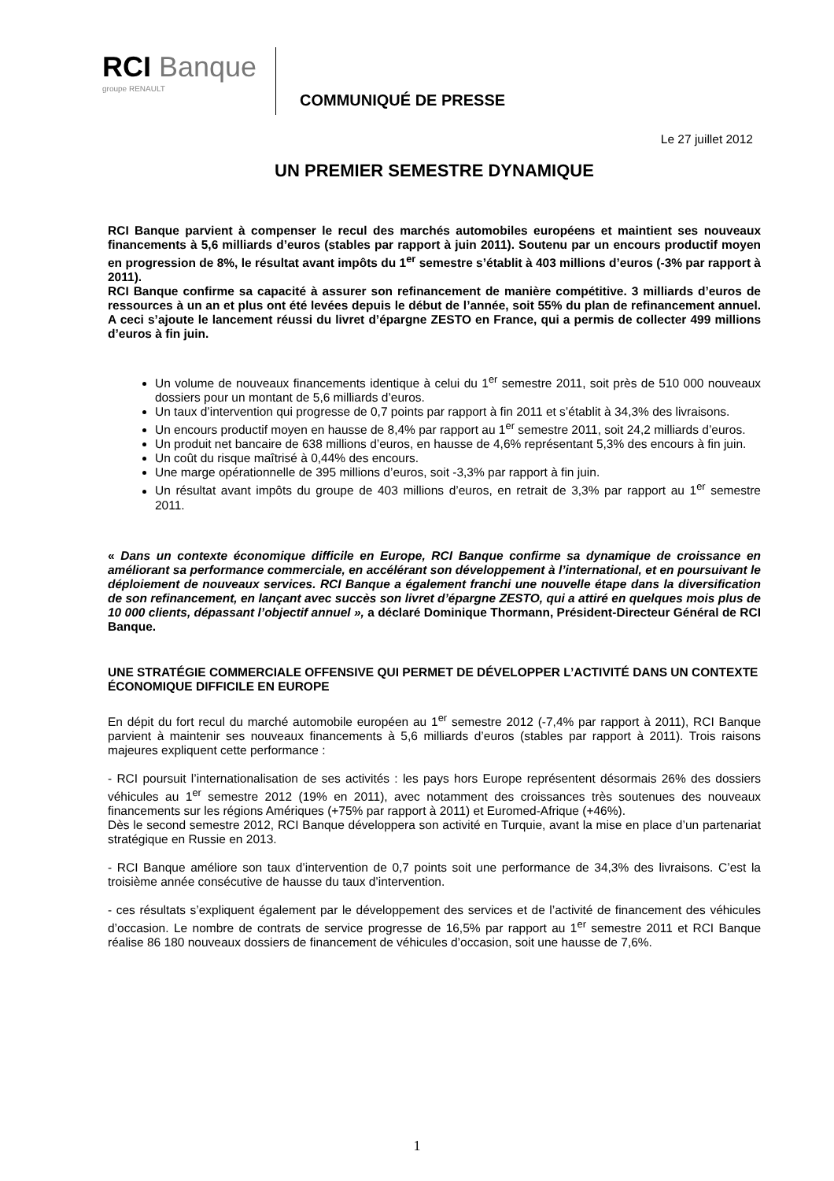RCI Banque
groupe RENAULT
COMMUNIQUÉ DE PRESSE
Le 27 juillet 2012
UN PREMIER SEMESTRE DYNAMIQUE
RCI Banque parvient à compenser le recul des marchés automobiles européens et maintient ses nouveaux financements à 5,6 milliards d’euros (stables par rapport à juin 2011). Soutenu par un encours productif moyen en progression de 8%, le résultat avant impôts du 1<sup>er</sup> semestre s’établit à 403 millions d’euros (-3% par rapport à 2011).
RCI Banque confirme sa capacité à assurer son refinancement de manière compétitive. 3 milliards d’euros de ressources à un an et plus ont été levées depuis le début de l’année, soit 55% du plan de refinancement annuel. A ceci s’ajoute le lancement réussi du livret d’épargne ZESTO en France, qui a permis de collecter 499 millions d’euros à fin juin.
Un volume de nouveaux financements identique à celui du 1<sup>er</sup> semestre 2011, soit près de 510 000 nouveaux dossiers pour un montant de 5,6 milliards d’euros.
Un taux d’intervention qui progresse de 0,7 points par rapport à fin 2011 et s’établit à 34,3% des livraisons.
Un encours productif moyen en hausse de 8,4% par rapport au 1<sup>er</sup> semestre 2011, soit 24,2 milliards d’euros.
Un produit net bancaire de 638 millions d’euros, en hausse de 4,6% représentant 5,3% des encours à fin juin.
Un coût du risque maîtrisé à 0,44% des encours.
Une marge opérationnelle de 395 millions d’euros, soit -3,3% par rapport à fin juin.
Un résultat avant impôts du groupe de 403 millions d’euros, en retrait de 3,3% par rapport au 1<sup>er</sup> semestre 2011.
« Dans un contexte économique difficile en Europe, RCI Banque confirme sa dynamique de croissance en améliorant sa performance commerciale, en accélérant son développement à l’international, et en poursuivant le déploiement de nouveaux services. RCI Banque a également franchi une nouvelle étape dans la diversification de son refinancement, en lançant avec succès son livret d’épargne ZESTO, qui a attiré en quelques mois plus de 10 000 clients, dépassant l’objectif annuel », a déclaré Dominique Thormann, Président-Directeur Général de RCI Banque.
UNE STRATÉGIE COMMERCIALE OFFENSIVE QUI PERMET DE DÉVELOPPER L’ACTIVITÉ DANS UN CONTEXTE ÉCONOMIQUE DIFFICILE EN EUROPE
En dépit du fort recul du marché automobile européen au 1<sup>er</sup> semestre 2012 (-7,4% par rapport à 2011), RCI Banque parvient à maintenir ses nouveaux financements à 5,6 milliards d’euros (stables par rapport à 2011). Trois raisons majeures expliquent cette performance :
- RCI poursuit l’internationalisation de ses activités : les pays hors Europe représentent désormais 26% des dossiers véhicules au 1<sup>er</sup> semestre 2012 (19% en 2011), avec notamment des croissances très soutenues des nouveaux financements sur les régions Amériques (+75% par rapport à 2011) et Euromed-Afrique (+46%).
Dès le second semestre 2012, RCI Banque développera son activité en Turquie, avant la mise en place d’un partenariat stratégique en Russie en 2013.
- RCI Banque améliore son taux d’intervention de 0,7 points soit une performance de 34,3% des livraisons. C’est la troisième année consécutive de hausse du taux d’intervention.
- ces résultats s’expliquent également par le développement des services et de l’activité de financement des véhicules d’occasion. Le nombre de contrats de service progresse de 16,5% par rapport au 1<sup>er</sup> semestre 2011 et RCI Banque réalise 86 180 nouveaux dossiers de financement de véhicules d’occasion, soit une hausse de 7,6%.
1